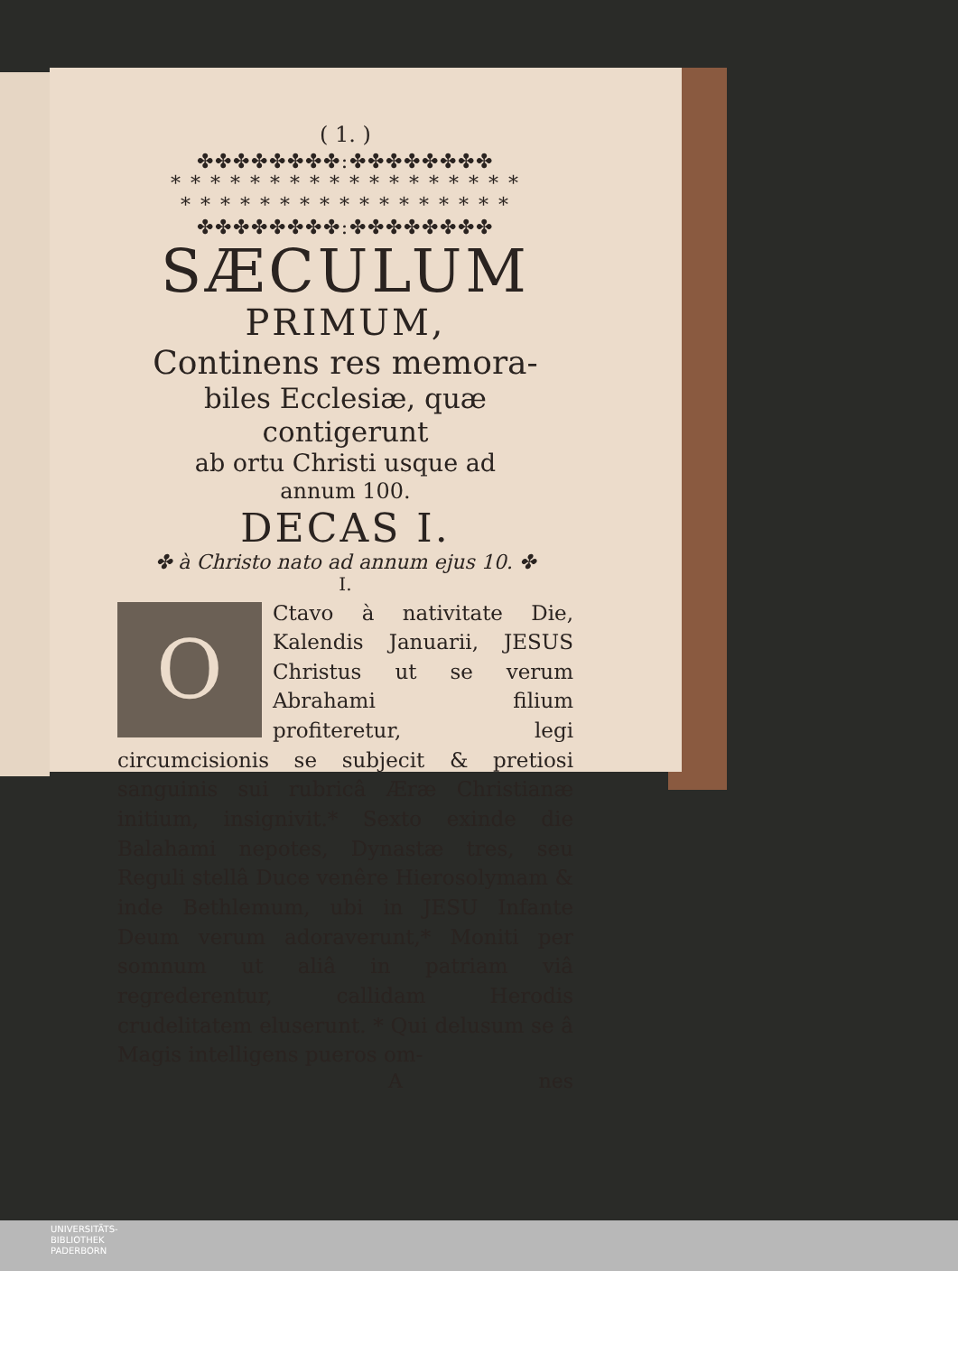( 1. )
✤✤✤✤✤✤✤✤:✤✤✤✤✤✤✤✤
* * * * * * * * * * * * * * * * * *
* * * * * * * * * * * * * * * * *
✤✤✤✤✤✤✤✤:✤✤✤✤✤✤✤✤
SÆCULUM
PRIMUM,
Continens res memora-
biles Ecclesiæ, quæ contigerunt
ab ortu Christi usque ad
annum 100.
DECAS I.
✤ à Christo nato ad annum ejus 10. ✤
I.
OCtavo à nativitate Die, Kalendis Januarii, JESUS Christus ut se verum Abrahami filium profiteretur, legi circumcisionis se subjecit & pretiosi sanguinis sui rubricâ Æræ Christianæ initium, insignivit.* Sexto exinde die Balahami nepotes, Dynastæ tres, seu Reguli stellâ Duce venêre Hierosolymam & inde Bethlemum, ubi in JESU Infante Deum verum adoraverunt,* Moniti per somnum ut aliâ in patriam viâ regrederentur, callidam Herodis crudelitatem eluserunt. * Qui delusum se â Magis intelligens pueros om-
A nes
UNIVERSITÄTS-
BIBLIOTHEK
PADERBORN